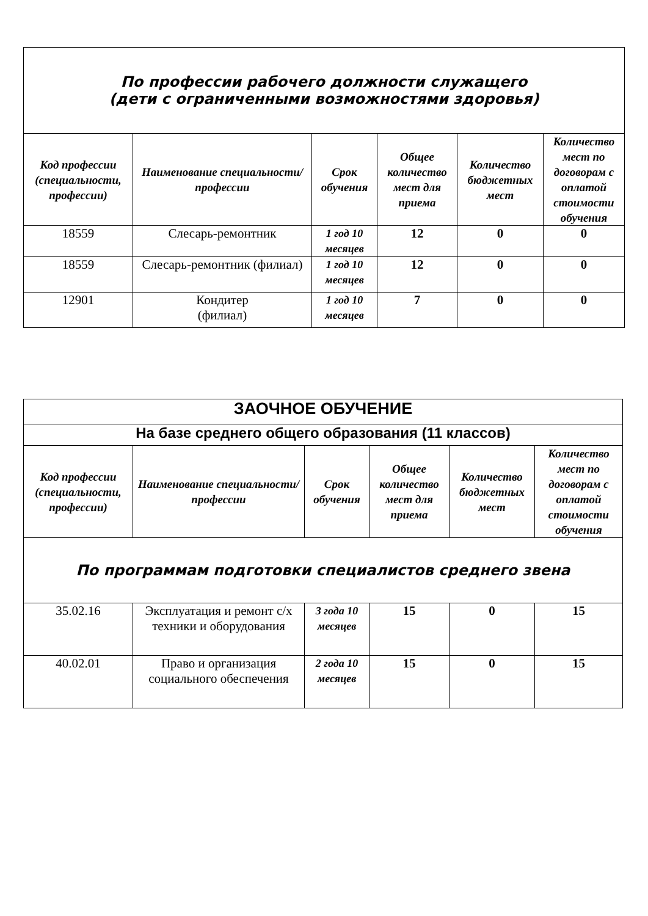| По профессии рабочего должности служащего (дети с ограниченными возможностями здоровья) | | | | | |
| Код профессии (специальности, профессии) | Наименование специальности/профессии | Срок обучения | Общее количество мест для приема | Количество бюджетных мест | Количество мест по договорам с оплатой стоимости обучения |
| 18559 | Слесарь-ремонтник | 1 год 10 месяцев | 12 | 0 | 0 |
| 18559 | Слесарь-ремонтник (филиал) | 1 год 10 месяцев | 12 | 0 | 0 |
| 12901 | Кондитер (филиал) | 1 год 10 месяцев | 7 | 0 | 0 |
| ЗАОЧНОЕ ОБУЧЕНИЕ | | | | | |
| На базе среднего общего образования (11 классов) | | | | | |
| Код профессии (специальности, профессии) | Наименование специальности/профессии | Срок обучения | Общее количество мест для приема | Количество бюджетных мест | Количество мест по договорам с оплатой стоимости обучения |
| По программам подготовки специалистов среднего звена | | | | | |
| 35.02.16 | Эксплуатация и ремонт с/х техники и оборудования | 3 года 10 месяцев | 15 | 0 | 15 |
| 40.02.01 | Право и организация социального обеспечения | 2 года 10 месяцев | 15 | 0 | 15 |